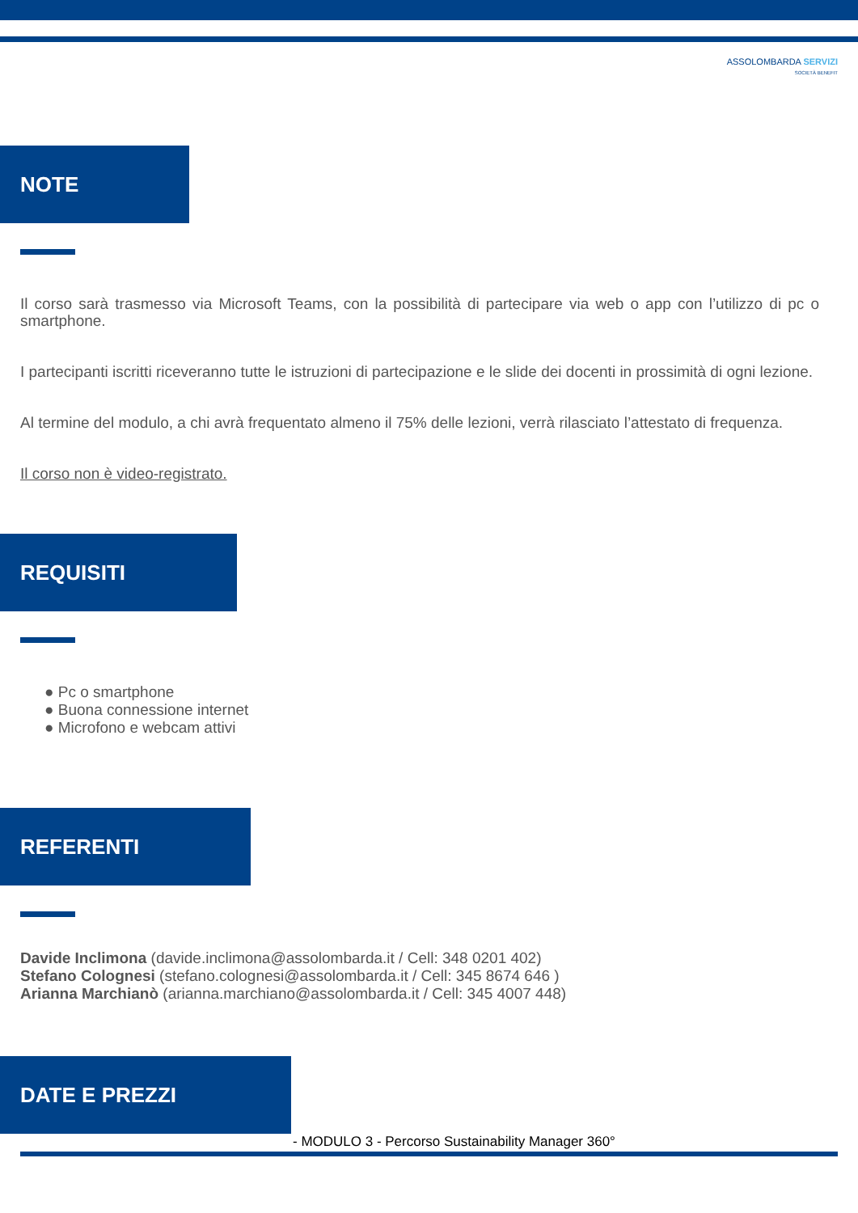ASSOLOMBARDA SERVIZI
SOCIETÀ BENEFIT
NOTE
Il corso sarà trasmesso via Microsoft Teams, con la possibilità di partecipare via web o app con l’utilizzo di pc o smartphone.
I partecipanti iscritti riceveranno tutte le istruzioni di partecipazione e le slide dei docenti in prossimità di ogni lezione.
Al termine del modulo, a chi avrà frequentato almeno il 75% delle lezioni, verrà rilasciato l’attestato di frequenza.
Il corso non è video-registrato.
REQUISITI
● Pc o smartphone
● Buona connessione internet
● Microfono e webcam attivi
REFERENTI
Davide Inclimona (davide.inclimona@assolombarda.it / Cell: 348 0201 402)
Stefano Colognesi (stefano.colognesi@assolombarda.it / Cell: 345 8674 646 )
Arianna Marchianò (arianna.marchiano@assolombarda.it / Cell: 345 4007 448)
DATE E PREZZI
- MODULO 3 - Percorso Sustainability Manager 360°